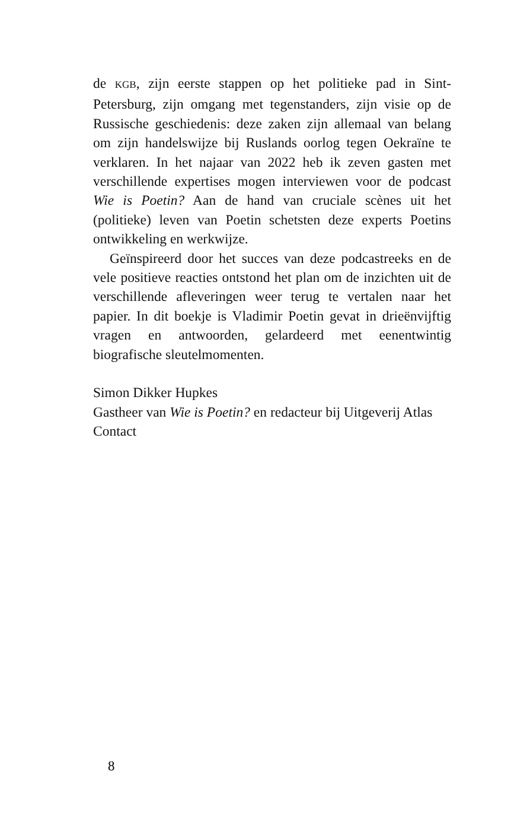de KGB, zijn eerste stappen op het politieke pad in Sint-Petersburg, zijn omgang met tegenstanders, zijn visie op de Russische geschiedenis: deze zaken zijn allemaal van belang om zijn handelswijze bij Ruslands oorlog tegen Oekraïne te verklaren. In het najaar van 2022 heb ik zeven gasten met verschillende expertises mogen interviewen voor de podcast Wie is Poetin? Aan de hand van cruciale scènes uit het (politieke) leven van Poetin schetsten deze experts Poetins ontwikkeling en werkwijze.
Geïnspireerd door het succes van deze podcastreeks en de vele positieve reacties ontstond het plan om de inzichten uit de verschillende afleveringen weer terug te vertalen naar het papier. In dit boekje is Vladimir Poetin gevat in drieënvijftig vragen en antwoorden, gelardeerd met eenentwintig biografische sleutelmomenten.
Simon Dikker Hupkes
Gastheer van Wie is Poetin? en redacteur bij Uitgeverij Atlas Contact
8